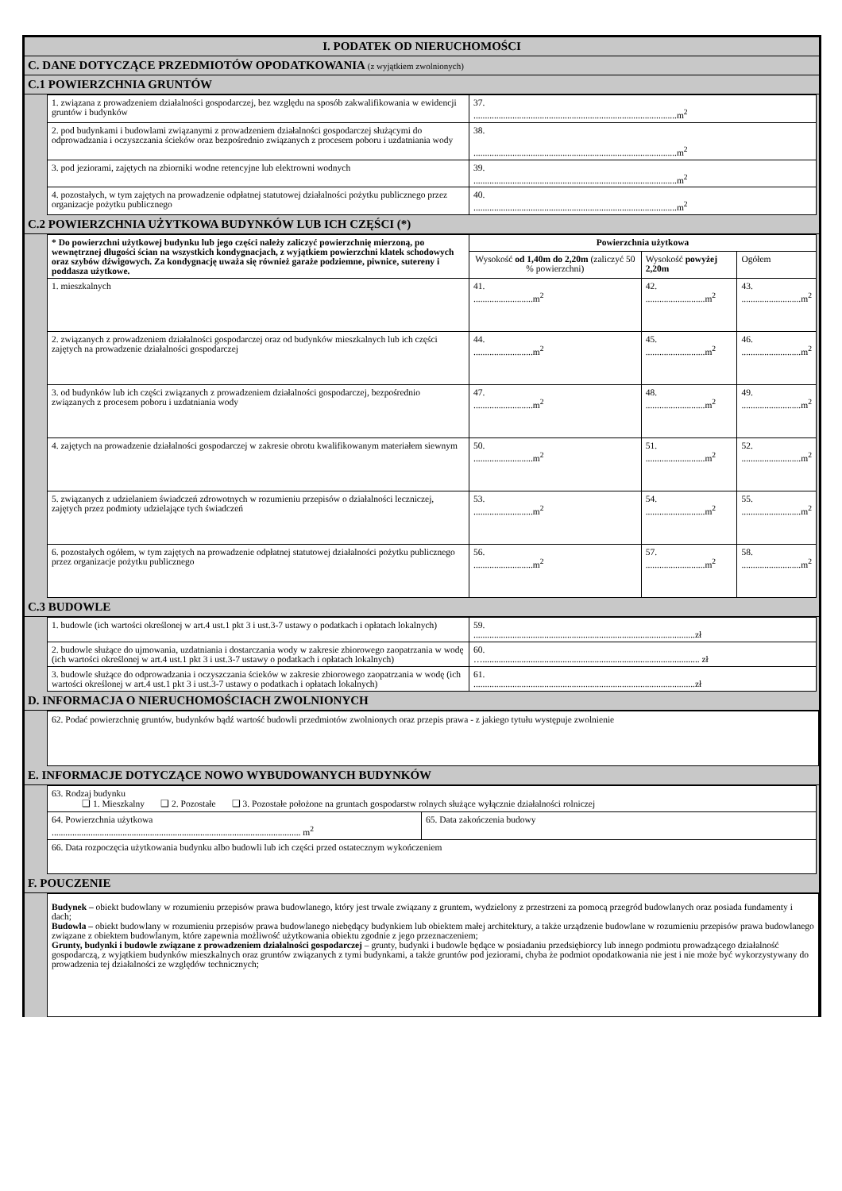I. PODATEK OD NIERUCHOMOŚCI
C. DANE DOTYCZĄCE PRZEDMIOTÓW OPODATKOWANIA (z wyjątkiem zwolnionych)
C.1 POWIERZCHNIA GRUNTÓW
| 1. związana z prowadzeniem działalności gospodarczej, bez względu na sposób zakwalifikowania w ewidencji gruntów i budynków | 37. .........................................................................................m<sup>2</sup> |
| 2. pod budynkami i budowlami związanymi z prowadzeniem działalności gospodarczej służącymi do odprowadzania i oczyszczania ścieków oraz bezpośrednio związanych z procesem poboru i uzdatniania wody | 38. .........................................................................................m<sup>2</sup> |
| 3. pod jeziorami, zajętych na zbiorniki wodne retencyjne lub elektrowni wodnych | 39. .........................................................................................m<sup>2</sup> |
| 4. pozostałych, w tym zajętych na prowadzenie odpłatnej statutowej działalności pożytku publicznego przez organizacje pożytku publicznego | 40. .........................................................................................m<sup>2</sup> |
C.2 POWIERZCHNIA UŻYTKOWA BUDYNKÓW LUB ICH CZĘŚCI (*)
| * Do powierzchni użytkowej budynku lub jego części należy zaliczyć powierzchnię mierzoną, po wewnętrznej długości ścian na wszystkich kondygnacjach, z wyjątkiem powierzchni klatek schodowych oraz szybów dźwigowych. Za kondygnację uważa się również garaże podziemne, piwnice, sutereny i poddasza użytkowe. | Powierzchnia użytkowa | | |
| --- | --- | --- | --- |
| | Wysokość od 1,40m do 2,20m (zaliczyć 50 % powierzchni) | Wysokość powyżej 2,20m | Ogółem |
| 1. mieszkalnych | 41. ..........................m<sup>2</sup> | 42. ..........................m<sup>2</sup> | 43. ..........................m<sup>2</sup> |
| 2. związanych z prowadzeniem działalności gospodarczej oraz od budynków mieszkalnych lub ich części zajętych na prowadzenie działalności gospodarczej | 44. ..........................m<sup>2</sup> | 45. ..........................m<sup>2</sup> | 46. ..........................m<sup>2</sup> |
| 3. od budynków lub ich części związanych z prowadzeniem działalności gospodarczej, bezpośrednio związanych z procesem poboru i uzdatniania wody | 47. ..........................m<sup>2</sup> | 48. ..........................m<sup>2</sup> | 49. ..........................m<sup>2</sup> |
| 4. zajętych na prowadzenie działalności gospodarczej w zakresie obrotu kwalifikowanym materiałem siewnym | 50. ..........................m<sup>2</sup> | 51. ..........................m<sup>2</sup> | 52. ..........................m<sup>2</sup> |
| 5. związanych z udzielaniem świadczeń zdrowotnych w rozumieniu przepisów o działalności leczniczej, zajętych przez podmioty udzielające tych świadczeń | 53. ..........................m<sup>2</sup> | 54. ..........................m<sup>2</sup> | 55. ..........................m<sup>2</sup> |
| 6. pozostałych ogółem, w tym zajętych na prowadzenie odpłatnej statutowej działalności pożytku publicznego przez organizacje pożytku publicznego | 56. ..........................m<sup>2</sup> | 57. ..........................m<sup>2</sup> | 58. ..........................m<sup>2</sup> |
C.3 BUDOWLE
| 1. budowle (ich wartości określonej w art.4 ust.1 pkt 3 i ust.3-7 ustawy o podatkach i opłatach lokalnych) | 59. .................................................................................................zł |
| 2. budowle służące do ujmowania, uzdatniania i dostarczania wody w zakresie zbiorowego zaopatrzania w wodę (ich wartości określonej w art.4 ust.1 pkt 3 i ust.3-7 ustawy o podatkach i opłatach lokalnych) | 60. …............................................................................................... zł |
| 3. budowle służące do odprowadzania i oczyszczania ścieków w zakresie zbiorowego zaopatrzania w wodę (ich wartości określonej w art.4 ust.1 pkt 3 i ust.3-7 ustawy o podatkach i opłatach lokalnych) | 61. .................................................................................................zł |
D. INFORMACJA O NIERUCHOMOŚCIACH ZWOLNIONYCH
62. Podać powierzchnię gruntów, budynków bądź wartość budowli przedmiotów zwolnionych oraz przepis prawa - z jakiego tytułu występuje zwolnienie
E. INFORMACJE DOTYCZĄCE NOWO WYBUDOWANYCH BUDYNKÓW
| 63. Rodzaj budynku ❑ 1. Mieszkalny ❑ 2. Pozostałe ❑ 3. Pozostałe położone na gruntach gospodarstw rolnych służące wyłącznie działalności rolniczej | |
| 64. Powierzchnia użytkowa ............................................................................................................. m<sup>2</sup> | 65. Data zakończenia budowy |
| 66. Data rozpoczęcia użytkowania budynku albo budowli lub ich części przed ostatecznym wykończeniem | |
F. POUCZENIE
Budynek – obiekt budowlany w rozumieniu przepisów prawa budowlanego, który jest trwale związany z gruntem, wydzielony z przestrzeni za pomocą przegród budowlanych oraz posiada fundamenty i dach;
Budowla – obiekt budowlany w rozumieniu przepisów prawa budowlanego niebędący budynkiem lub obiektem małej architektury, a także urządzenie budowlane w rozumieniu przepisów prawa budowlanego związane z obiektem budowlanym, które zapewnia możliwość użytkowania obiektu zgodnie z jego przeznaczeniem;
Grunty, budynki i budowle związane z prowadzeniem działalności gospodarczej – grunty, budynki i budowle będące w posiadaniu przedsiębiorcy lub innego podmiotu prowadzącego działalność gospodarczą, z wyjątkiem budynków mieszkalnych oraz gruntów związanych z tymi budynkami, a także gruntów pod jeziorami, chyba że podmiot opodatkowania nie jest i nie może być wykorzystywany do prowadzenia tej działalności ze względów technicznych;